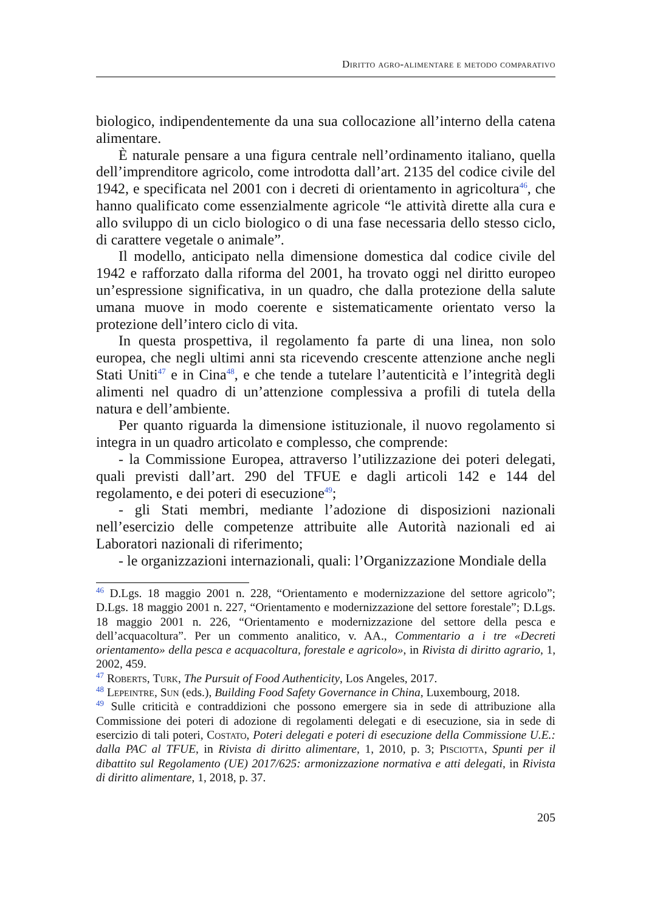Diritto agro-alimentare e metodo comparativo
biologico, indipendentemente da una sua collocazione all’interno della catena alimentare.
È naturale pensare a una figura centrale nell’ordinamento italiano, quella dell’imprenditore agricolo, come introdotta dall’art. 2135 del codice civile del 1942, e specificata nel 2001 con i decreti di orientamento in agricoltura<sup>46</sup>, che hanno qualificato come essenzialmente agricole “le attività dirette alla cura e allo sviluppo di un ciclo biologico o di una fase necessaria dello stesso ciclo, di carattere vegetale o animale”.
Il modello, anticipato nella dimensione domestica dal codice civile del 1942 e rafforzato dalla riforma del 2001, ha trovato oggi nel diritto europeo un’espressione significativa, in un quadro, che dalla protezione della salute umana muove in modo coerente e sistematicamente orientato verso la protezione dell’intero ciclo di vita.
In questa prospettiva, il regolamento fa parte di una linea, non solo europea, che negli ultimi anni sta ricevendo crescente attenzione anche negli Stati Uniti<sup>47</sup> e in Cina<sup>48</sup>, e che tende a tutelare l’autenticità e l’integrità degli alimenti nel quadro di un’attenzione complessiva a profili di tutela della natura e dell’ambiente.
Per quanto riguarda la dimensione istituzionale, il nuovo regolamento si integra in un quadro articolato e complesso, che comprende:
- la Commissione Europea, attraverso l’utilizzazione dei poteri delegati, quali previsti dall’art. 290 del TFUE e dagli articoli 142 e 144 del regolamento, e dei poteri di esecuzione<sup>49</sup>;
- gli Stati membri, mediante l’adozione di disposizioni nazionali nell’esercizio delle competenze attribuite alle Autorità nazionali ed ai Laboratori nazionali di riferimento;
- le organizzazioni internazionali, quali: l’Organizzazione Mondiale della
<sup>46</sup> D.Lgs. 18 maggio 2001 n. 228, “Orientamento e modernizzazione del settore agricolo”; D.Lgs. 18 maggio 2001 n. 227, “Orientamento e modernizzazione del settore forestale”; D.Lgs. 18 maggio 2001 n. 226, “Orientamento e modernizzazione del settore della pesca e dell’acquacoltura”. Per un commento analitico, v. AA., Commentario a i tre «Decreti orientamento» della pesca e acquacoltura, forestale e agricolo», in Rivista di diritto agrario, 1, 2002, 459.
<sup>47</sup> Roberts, Turk, The Pursuit of Food Authenticity, Los Angeles, 2017.
<sup>48</sup> Lepeintre, Sun (eds.), Building Food Safety Governance in China, Luxembourg, 2018.
<sup>49</sup> Sulle criticità e contraddizioni che possono emergere sia in sede di attribuzione alla Commissione dei poteri di adozione di regolamenti delegati e di esecuzione, sia in sede di esercizio di tali poteri, Costato, Poteri delegati e poteri di esecuzione della Commissione U.E.: dalla PAC al TFUE, in Rivista di diritto alimentare, 1, 2010, p. 3; Pisciotta, Spunti per il dibattito sul Regolamento (UE) 2017/625: armonizzazione normativa e atti delegati, in Rivista di diritto alimentare, 1, 2018, p. 37.
205